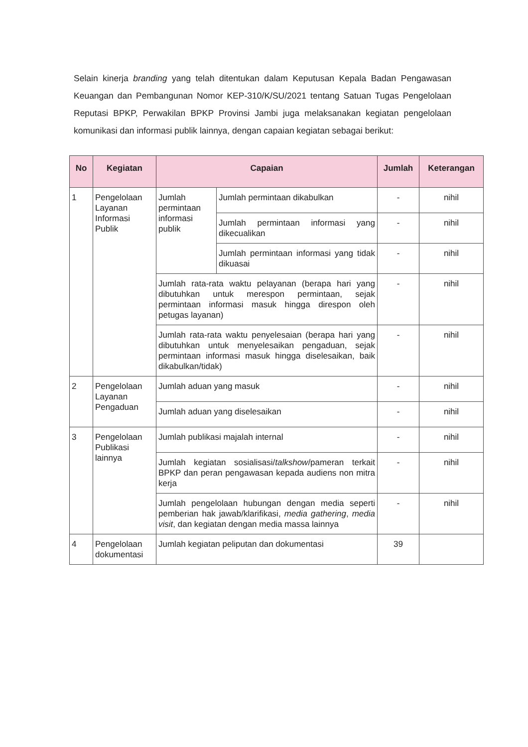Selain kinerja branding yang telah ditentukan dalam Keputusan Kepala Badan Pengawasan Keuangan dan Pembangunan Nomor KEP-310/K/SU/2021 tentang Satuan Tugas Pengelolaan Reputasi BPKP, Perwakilan BPKP Provinsi Jambi juga melaksanakan kegiatan pengelolaan komunikasi dan informasi publik lainnya, dengan capaian kegiatan sebagai berikut:
| No | Kegiatan | Capaian | | Jumlah | Keterangan |
| --- | --- | --- | --- | --- | --- |
| 1 | Pengelolaan Layanan Informasi Publik | Jumlah permintaan informasi publik | Jumlah permintaan dikabulkan | - | nihil |
| | | | Jumlah permintaan informasi yang dikecualikan | - | nihil |
| | | | Jumlah permintaan informasi yang tidak dikuasai | - | nihil |
| | | Jumlah rata-rata waktu pelayanan (berapa hari yang dibutuhkan untuk merespon permintaan, sejak permintaan informasi masuk hingga direspon oleh petugas layanan) | | - | nihil |
| | | Jumlah rata-rata waktu penyelesaian (berapa hari yang dibutuhkan untuk menyelesaikan pengaduan, sejak permintaan informasi masuk hingga diselesaikan, baik dikabulkan/tidak) | | - | nihil |
| 2 | Pengelolaan Layanan Pengaduan | Jumlah aduan yang masuk | | - | nihil |
| | | Jumlah aduan yang diselesaikan | | - | nihil |
| 3 | Pengelolaan Publikasi lainnya | Jumlah publikasi majalah internal | | - | nihil |
| | | Jumlah kegiatan sosialisasi/ talkshow /pameran terkait BPKP dan peran pengawasan kepada audiens non mitra kerja | | - | nihil |
| | | Jumlah pengelolaan hubungan dengan media seperti pemberian hak jawab/klarifikasi, media gathering , media visit , dan kegiatan dengan media massa lainnya | | - | nihil |
| 4 | Pengelolaan dokumentasi | Jumlah kegiatan peliputan dan dokumentasi | | 39 | |